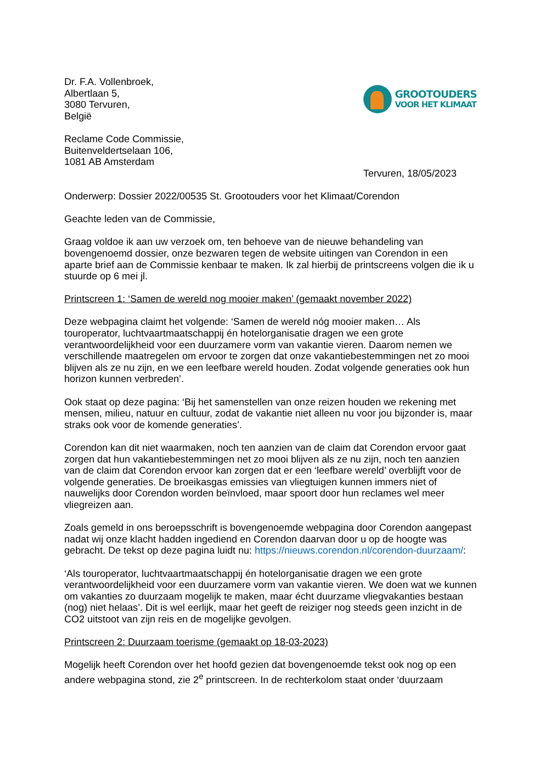Dr. F.A. Vollenbroek,
Albertlaan 5,
3080 Tervuren,
België
GROOTOUDERS
VOOR HET KLIMAAT
Reclame Code Commissie,
Buitenveldertselaan 106,
1081 AB Amsterdam
Tervuren, 18/05/2023
Onderwerp: Dossier 2022/00535 St. Grootouders voor het Klimaat/Corendon
Geachte leden van de Commissie,
Graag voldoe ik aan uw verzoek om, ten behoeve van de nieuwe behandeling van bovengenoemd dossier, onze bezwaren tegen de website uitingen van Corendon in een aparte brief aan de Commissie kenbaar te maken. Ik zal hierbij de printscreens volgen die ik u stuurde op 6 mei jl.
Printscreen 1: ‘Samen de wereld nog mooier maken’ (gemaakt november 2022)
Deze webpagina claimt het volgende: ‘Samen de wereld nóg mooier maken… Als touroperator, luchtvaartmaatschappij én hotelorganisatie dragen we een grote verantwoordelijkheid voor een duurzamere vorm van vakantie vieren. Daarom nemen we verschillende maatregelen om ervoor te zorgen dat onze vakantiebestemmingen net zo mooi blijven als ze nu zijn, en we een leefbare wereld houden. Zodat volgende generaties ook hun horizon kunnen verbreden’.
Ook staat op deze pagina: ‘Bij het samenstellen van onze reizen houden we rekening met mensen, milieu, natuur en cultuur, zodat de vakantie niet alleen nu voor jou bijzonder is, maar straks ook voor de komende generaties’.
Corendon kan dit niet waarmaken, noch ten aanzien van de claim dat Corendon ervoor gaat zorgen dat hun vakantiebestemmingen net zo mooi blijven als ze nu zijn, noch ten aanzien van de claim dat Corendon ervoor kan zorgen dat er een ‘leefbare wereld’ overblijft voor de volgende generaties. De broeikasgas emissies van vliegtuigen kunnen immers niet of nauwelijks door Corendon worden beïnvloed, maar spoort door hun reclames wel meer vliegreizen aan.
Zoals gemeld in ons beroepsschrift is bovengenoemde webpagina door Corendon aangepast nadat wij onze klacht hadden ingediend en Corendon daarvan door u op de hoogte was gebracht. De tekst op deze pagina luidt nu: https://nieuws.corendon.nl/corendon-duurzaam/:
‘Als touroperator, luchtvaartmaatschappij én hotelorganisatie dragen we een grote verantwoordelijkheid voor een duurzamere vorm van vakantie vieren. We doen wat we kunnen om vakanties zo duurzaam mogelijk te maken, maar écht duurzame vliegvakanties bestaan (nog) niet helaas’. Dit is wel eerlijk, maar het geeft de reiziger nog steeds geen inzicht in de CO2 uitstoot van zijn reis en de mogelijke gevolgen.
Printscreen 2: Duurzaam toerisme (gemaakt op 18-03-2023)
Mogelijk heeft Corendon over het hoofd gezien dat bovengenoemde tekst ook nog op een andere webpagina stond, zie 2<sup>e</sup> printscreen. In de rechterkolom staat onder ‘duurzaam